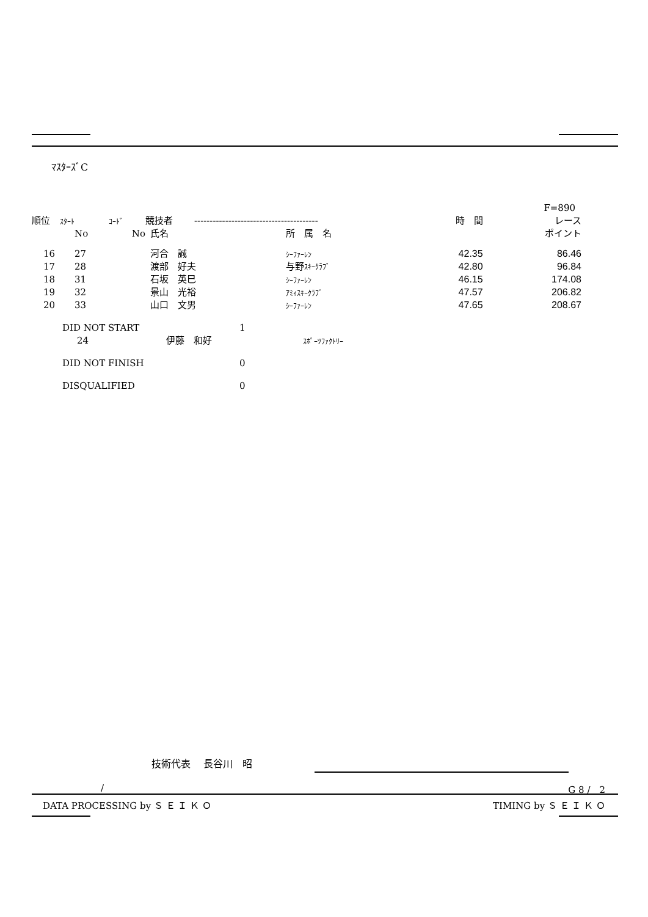ﾏｽﾀｰｽﾞC
| | | | | | | | F=890 | |
| --- | --- | --- | --- | --- | --- | --- | --- | --- |
| 順位 | ｽﾀｰﾄ | ｺｰﾄﾞ | 競技者 | ---------------------------------------- | | | 時 間 | レース |
| | No | No | 氏名 | | 所 属 名 | | | ポイント |
| 16 | 27 | | 河合 誠 | | ｼｰﾌｧｰﾚﾝ | | 42.35 | 86.46 |
| 17 | 28 | | 渡部 好夫 | | 与野 ｽｷｰｸﾗﾌﾞ | | 42.80 | 96.84 |
| 18 | 31 | | 石坂 英巳 | | ｼｰﾌｧｰﾚﾝ | | 46.15 | 174.08 |
| 19 | 32 | | 景山 光裕 | | ｱﾐｨｽｷｰｸﾗﾌﾞ | | 47.57 | 206.82 |
| 20 | 33 | | 山口 文男 | | ｼｰﾌｧｰﾚﾝ | | 47.65 | 208.67 |
| DID NOT START | 1 |
| 24 | 伊藤 和好 | ｽﾎﾟｰﾂﾌｧｸﾄﾘｰ |
| DID NOT FINISH | 0 |
| DISQUALIFIED | 0 |
技術代表　 長谷川　昭
/ G 8 /　2
DATA PROCESSING by Ｓ Ｅ Ｉ Ｋ Ｏ
TIMING by Ｓ Ｅ Ｉ Ｋ Ｏ